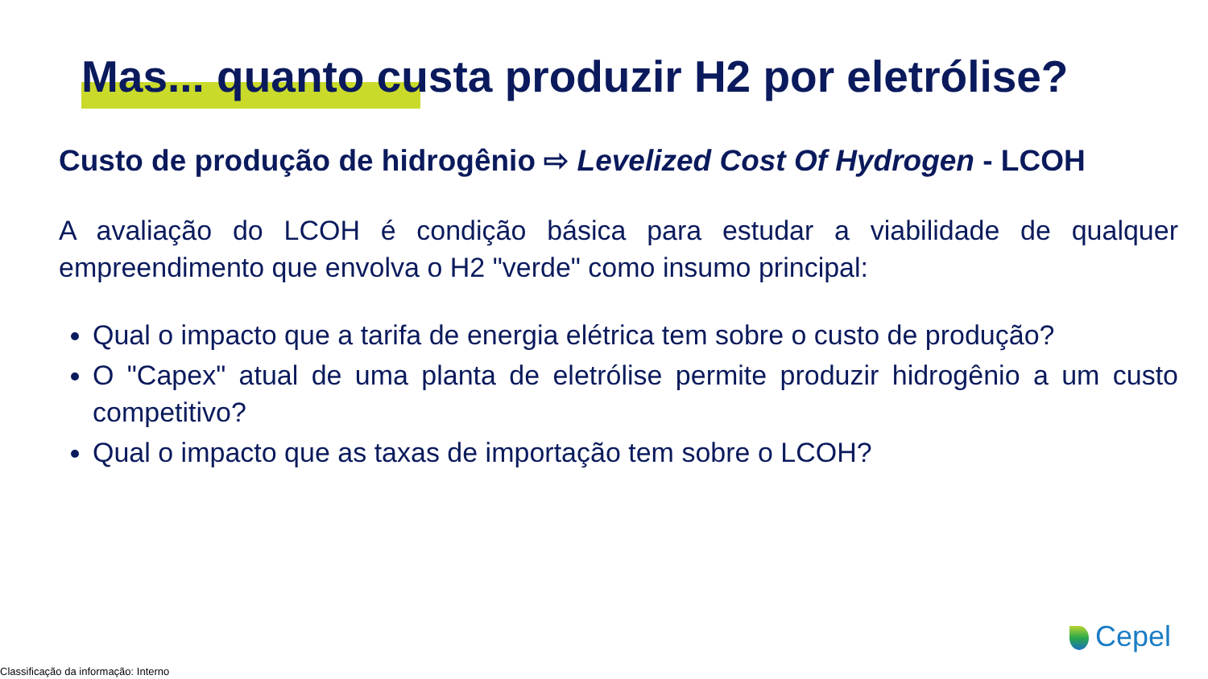Mas... quanto custa produzir H2 por eletrólise?
Custo de produção de hidrogênio ⇨ Levelized Cost Of Hydrogen - LCOH
A avaliação do LCOH é condição básica para estudar a viabilidade de qualquer empreendimento que envolva o H2 "verde" como insumo principal:
Qual o impacto que a tarifa de energia elétrica tem sobre o custo de produção?
O "Capex" atual de uma planta de eletrólise permite produzir hidrogênio a um custo competitivo?
Qual o impacto que as taxas de importação tem sobre o LCOH?
Cepel
Classificação da informação: Interno